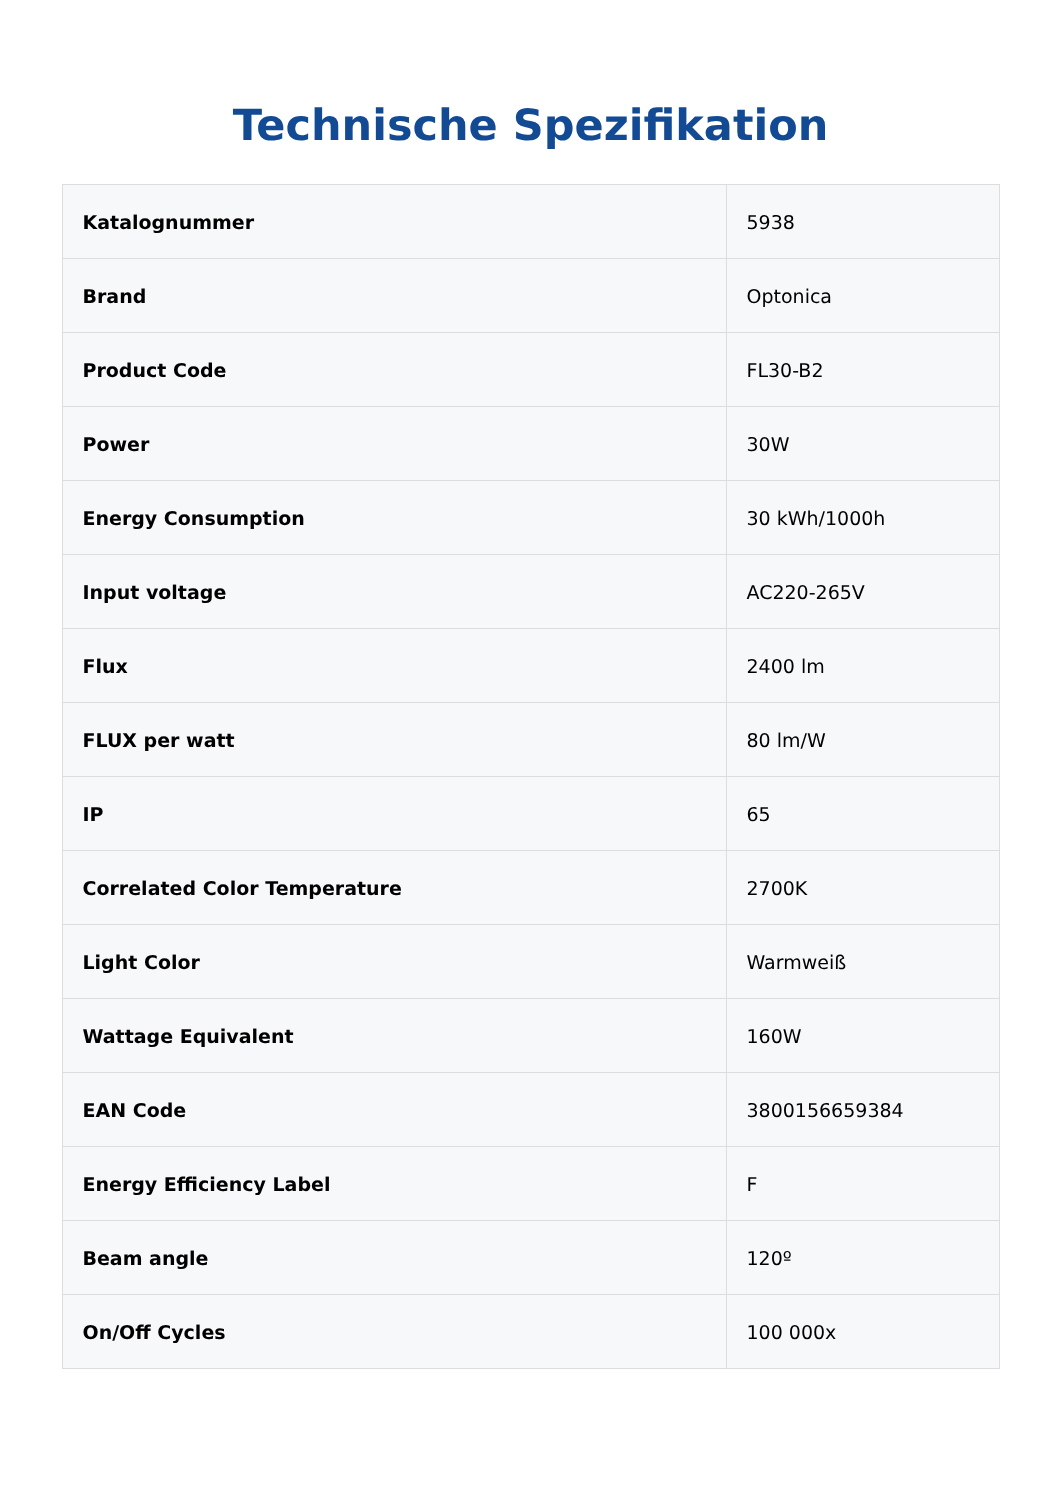Technische Spezifikation
| Katalognummer | 5938 |
| Brand | Optonica |
| Product Code | FL30-B2 |
| Power | 30W |
| Energy Consumption | 30 kWh/1000h |
| Input voltage | AC220-265V |
| Flux | 2400 lm |
| FLUX per watt | 80 lm/W |
| IP | 65 |
| Correlated Color Temperature | 2700K |
| Light Color | Warmweiß |
| Wattage Equivalent | 160W |
| EAN Code | 3800156659384 |
| Energy Efficiency Label | F |
| Beam angle | 120º |
| On/Off Cycles | 100 000x |